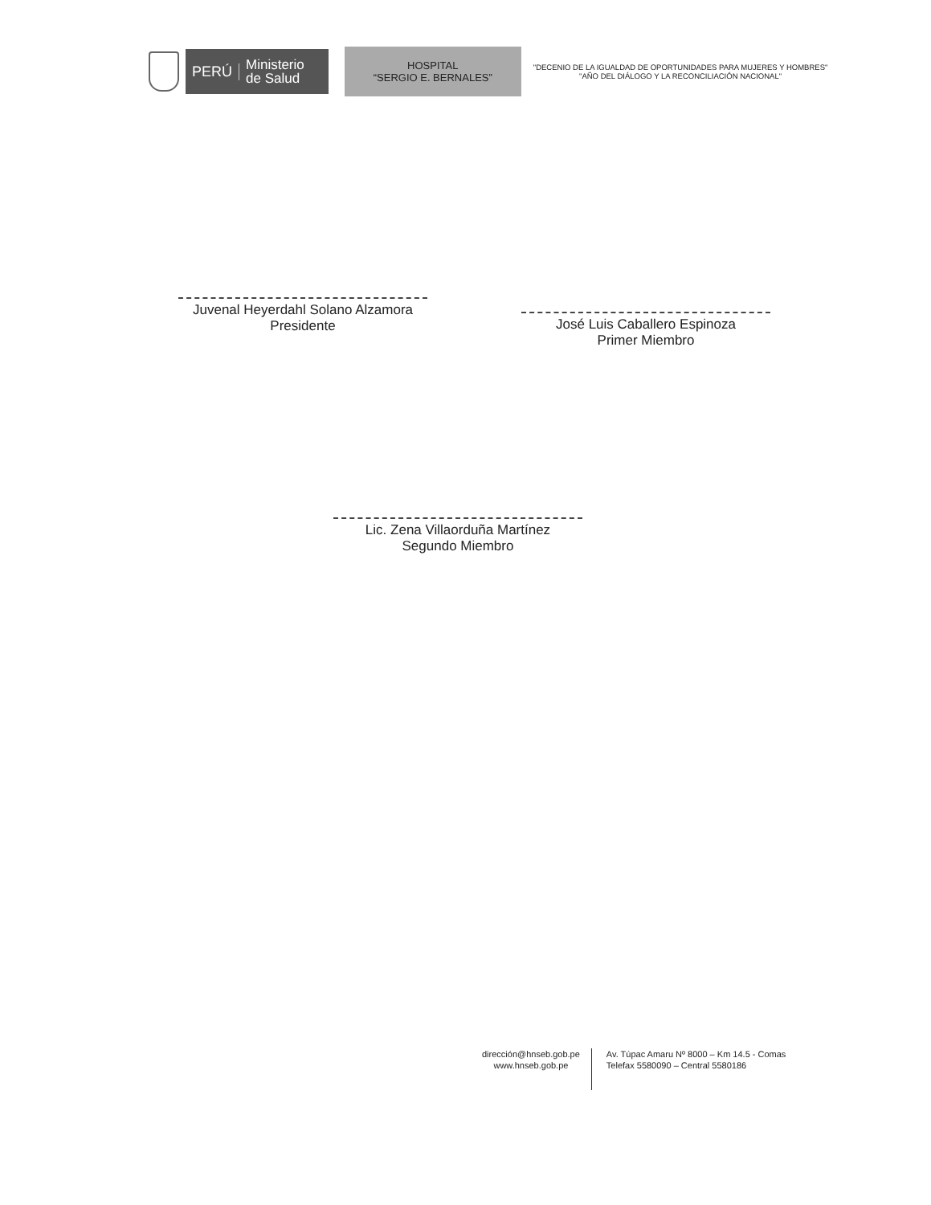PERÚ
Ministerio
de Salud
HOSPITAL
“SERGIO E. BERNALES”
"DECENIO DE LA IGUALDAD DE OPORTUNIDADES PARA MUJERES Y HOMBRES"
"AÑO DEL DIÁLOGO Y LA RECONCILIACIÓN NACIONAL"
Juvenal Heyerdahl Solano Alzamora
Presidente
José Luis Caballero Espinoza
Primer Miembro
Lic. Zena Villaorduña Martínez
Segundo Miembro
dirección@hnseb.gob.pe
www.hnseb.gob.pe
Av. Túpac Amaru Nº 8000 – Km 14.5 - Comas
Telefax 5580090 – Central 5580186